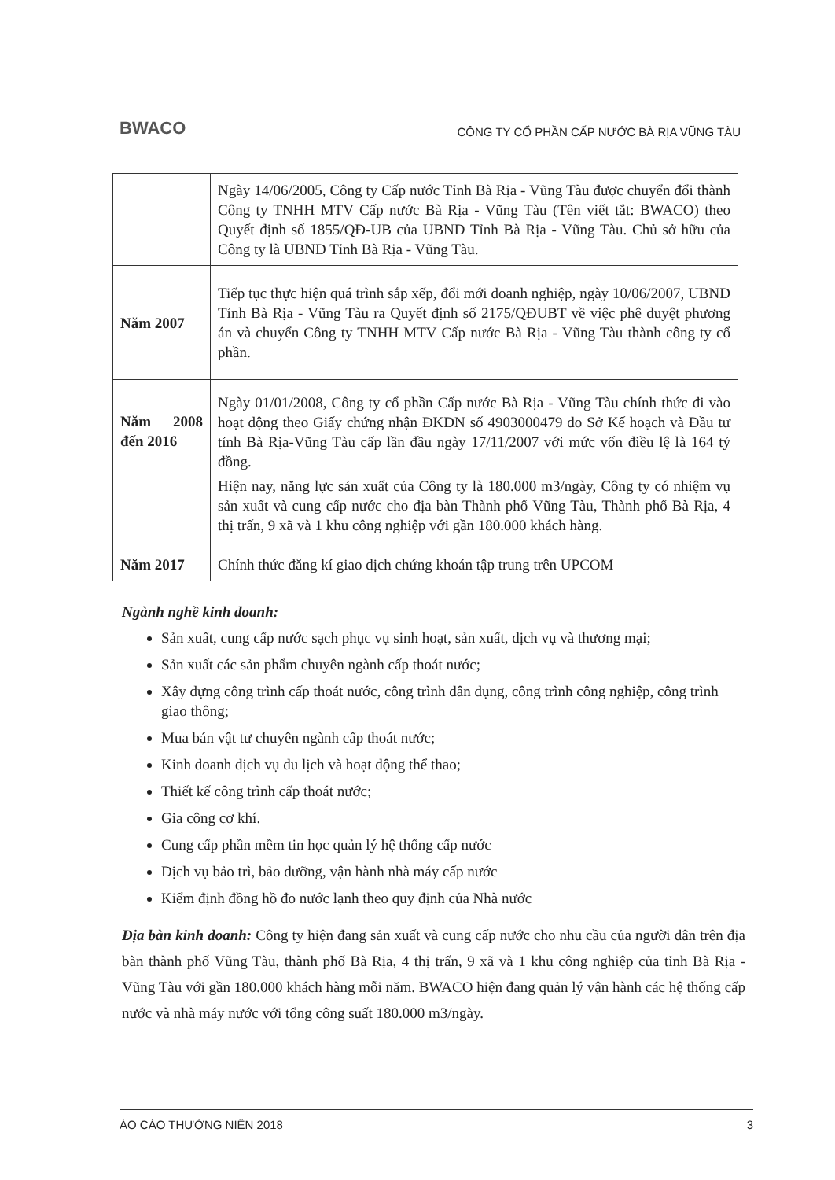BWACO CÔNG TY CỔ PHẦN CẤP NƯỚC BÀ RỊA VŨNG TÀU
| | Ngày 14/06/2005, Công ty Cấp nước Tỉnh Bà Rịa - Vũng Tàu được chuyển đổi thành Công ty TNHH MTV Cấp nước Bà Rịa - Vũng Tàu (Tên viết tắt: BWACO) theo Quyết định số 1855/QĐ-UB của UBND Tỉnh Bà Rịa - Vũng Tàu. Chủ sở hữu của Công ty là UBND Tỉnh Bà Rịa - Vũng Tàu. |
| Năm 2007 | Tiếp tục thực hiện quá trình sắp xếp, đổi mới doanh nghiệp, ngày 10/06/2007, UBND Tỉnh Bà Rịa - Vũng Tàu ra Quyết định số 2175/QĐUBT về việc phê duyệt phương án và chuyển Công ty TNHH MTV Cấp nước Bà Rịa - Vũng Tàu thành công ty cổ phần. |
| Năm 2008 đến 2016 | Ngày 01/01/2008, Công ty cổ phần Cấp nước Bà Rịa - Vũng Tàu chính thức đi vào hoạt động theo Giấy chứng nhận ĐKDN số 4903000479 do Sở Kế hoạch và Đầu tư tỉnh Bà Rịa-Vũng Tàu cấp lần đầu ngày 17/11/2007 với mức vốn điều lệ là 164 tỷ đồng. Hiện nay, năng lực sản xuất của Công ty là 180.000 m3/ngày, Công ty có nhiệm vụ sản xuất và cung cấp nước cho địa bàn Thành phố Vũng Tàu, Thành phố Bà Rịa, 4 thị trấn, 9 xã và 1 khu công nghiệp với gần 180.000 khách hàng. |
| Năm 2017 | Chính thức đăng kí giao dịch chứng khoán tập trung trên UPCOM |
Ngành nghề kinh doanh:
Sản xuất, cung cấp nước sạch phục vụ sinh hoạt, sản xuất, dịch vụ và thương mại;
Sản xuất các sản phẩm chuyên ngành cấp thoát nước;
Xây dựng công trình cấp thoát nước, công trình dân dụng, công trình công nghiệp, công trình giao thông;
Mua bán vật tư chuyên ngành cấp thoát nước;
Kinh doanh dịch vụ du lịch và hoạt động thể thao;
Thiết kế công trình cấp thoát nước;
Gia công cơ khí.
Cung cấp phần mềm tin học quản lý hệ thống cấp nước
Dịch vụ bảo trì, bảo dưỡng, vận hành nhà máy cấp nước
Kiểm định đồng hồ đo nước lạnh theo quy định của Nhà nước
Địa bàn kinh doanh: Công ty hiện đang sản xuất và cung cấp nước cho nhu cầu của người dân trên địa bàn thành phố Vũng Tàu, thành phố Bà Rịa, 4 thị trấn, 9 xã và 1 khu công nghiệp của tỉnh Bà Rịa - Vũng Tàu với gần 180.000 khách hàng mỗi năm. BWACO hiện đang quản lý vận hành các hệ thống cấp nước và nhà máy nước với tổng công suất 180.000 m3/ngày.
ÁO CÁO THƯỜNG NIÊN 2018 3